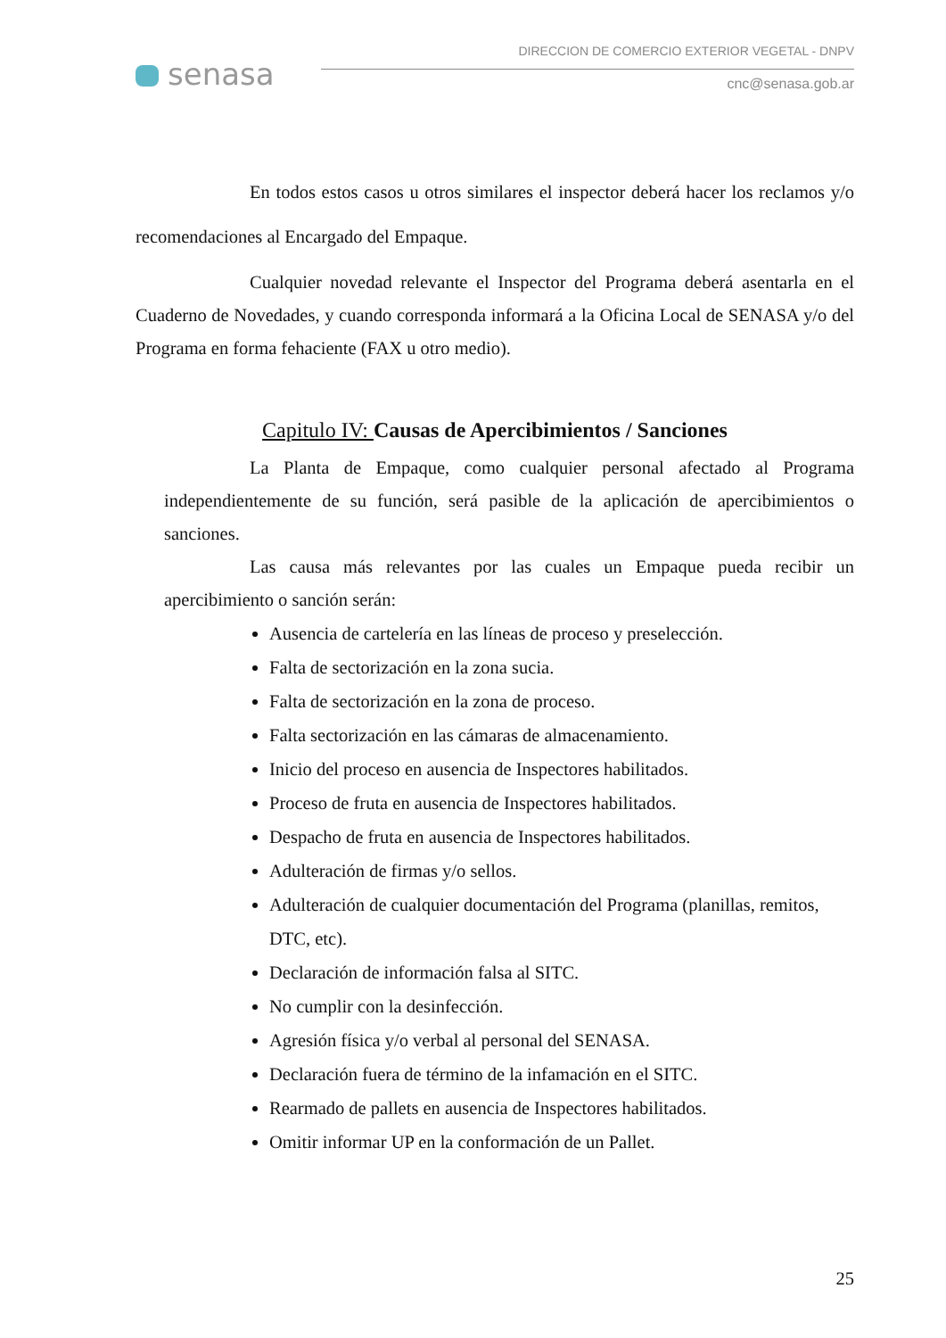senasa
DIRECCION DE COMERCIO EXTERIOR VEGETAL - DNPV
cnc@senasa.gob.ar
En todos estos casos u otros similares el inspector deberá hacer los reclamos y/o recomendaciones al Encargado del Empaque.
Cualquier novedad relevante el Inspector del Programa deberá asentarla en el Cuaderno de Novedades, y cuando corresponda informará a la Oficina Local de SENASA y/o del Programa en forma fehaciente (FAX u otro medio).
Capitulo IV: Causas de Apercibimientos / Sanciones
La Planta de Empaque, como cualquier personal afectado al Programa independientemente de su función, será pasible de la aplicación de apercibimientos o sanciones.
Las causa más relevantes por las cuales un Empaque pueda recibir un apercibimiento o sanción serán:
Ausencia de cartelería en las líneas de proceso y preselección.
Falta de sectorización en la zona sucia.
Falta de sectorización en la zona de proceso.
Falta sectorización en las cámaras de almacenamiento.
Inicio del proceso en ausencia de Inspectores habilitados.
Proceso de fruta en ausencia de Inspectores habilitados.
Despacho de fruta en ausencia de Inspectores habilitados.
Adulteración de firmas y/o sellos.
Adulteración de cualquier documentación del Programa (planillas, remitos, DTC, etc).
Declaración de información falsa al SITC.
No cumplir con la desinfección.
Agresión física y/o verbal al personal del SENASA.
Declaración fuera de término de la infamación en el SITC.
Rearmado de pallets en ausencia de Inspectores habilitados.
Omitir informar UP en la conformación de un Pallet.
25